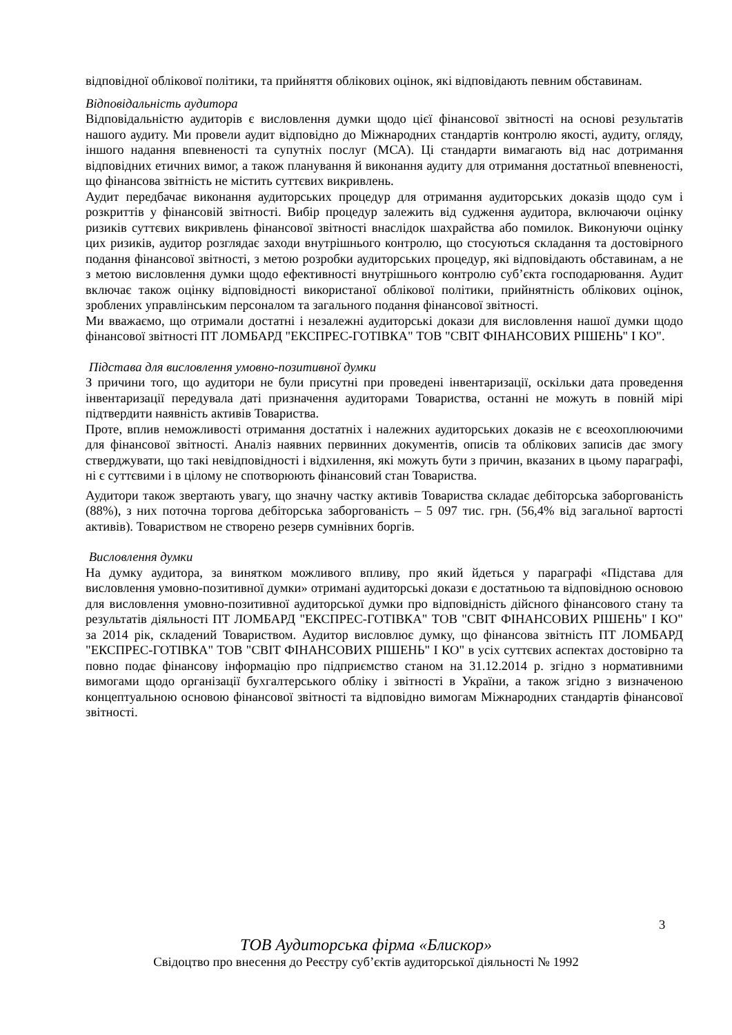відповідної облікової політики, та прийняття облікових оцінок, які відповідають певним обставинам.
Відповідальність аудитора
Відповідальністю аудиторів є висловлення думки щодо цієї фінансової звітності на основі результатів нашого аудиту. Ми провели аудит відповідно до Міжнародних стандартів контролю якості, аудиту, огляду, іншого надання впевненості та супутніх послуг (МСА). Ці стандарти вимагають від нас дотримання відповідних етичних вимог, а також планування й виконання аудиту для отримання достатньої впевненості, що фінансова звітність не містить суттєвих викривлень.
Аудит передбачає виконання аудиторських процедур для отримання аудиторських доказів щодо сум і розкриттів у фінансовій звітності. Вибір процедур залежить від судження аудитора, включаючи оцінку ризиків суттєвих викривлень фінансової звітності внаслідок шахрайства або помилок. Виконуючи оцінку цих ризиків, аудитор розглядає заходи внутрішнього контролю, що стосуються складання та достовірного подання фінансової звітності, з метою розробки аудиторських процедур, які відповідають обставинам, а не з метою висловлення думки щодо ефективності внутрішнього контролю суб’єкта господарювання. Аудит включає також оцінку відповідності використаної облікової політики, прийнятність облікових оцінок, зроблених управлінським персоналом та загального подання фінансової звітності.
Ми вважаємо, що отримали достатні і незалежні аудиторські докази для висловлення нашої думки щодо фінансової звітності ПТ ЛОМБАРД "ЕКСПРЕС-ГОТІВКА" ТОВ "СВІТ ФІНАНСОВИХ РІШЕНЬ" І КО".
Підстава для висловлення умовно-позитивної думки
З причини того, що аудитори не були присутні при проведені інвентаризації, оскільки дата проведення інвентаризації передувала даті призначення аудиторами Товариства, останні не можуть в повній мірі підтвердити наявність активів Товариства.
Проте, вплив неможливості отримання достатніх і належних аудиторських доказів не є всеохоплюючими для фінансової звітності. Аналіз наявних первинних документів, описів та облікових записів дає змогу стверджувати, що такі невідповідності і відхилення, які можуть бути з причин, вказаних в цьому параграфі, ні є суттєвими і в цілому не спотворюють фінансовий стан Товариства.
Аудитори також звертають увагу, що значну частку активів Товариства складає дебіторська заборгованість (88%), з них поточна торгова дебіторська заборгованість – 5 097 тис. грн. (56,4% від загальної вартості активів). Товариством не створено резерв сумнівних боргів.
Висловлення думки
На думку аудитора, за винятком можливого впливу, про який йдеться у параграфі «Підстава для висловлення умовно-позитивної думки» отримані аудиторські докази є достатньою та відповідною основою для висловлення умовно-позитивної аудиторської думки про відповідність дійсного фінансового стану та результатів діяльності ПТ ЛОМБАРД "ЕКСПРЕС-ГОТІВКА" ТОВ "СВІТ ФІНАНСОВИХ РІШЕНЬ" І КО" за 2014 рік, складений Товариством. Аудитор висловлює думку, що фінансова звітність ПТ ЛОМБАРД "ЕКСПРЕС-ГОТІВКА" ТОВ "СВІТ ФІНАНСОВИХ РІШЕНЬ" І КО" в усіх суттєвих аспектах достовірно та повно подає фінансову інформацію про підприємство станом на 31.12.2014 р. згідно з нормативними вимогами щодо організації бухгалтерського обліку і звітності в України, а також згідно з визначеною концептуальною основою фінансової звітності та відповідно вимогам Міжнародних стандартів фінансової звітності.
3
ТОВ Аудиторська фірма «Блискор»
Свідоцтво про внесення до Реєстру суб’єктів аудиторської діяльності № 1992